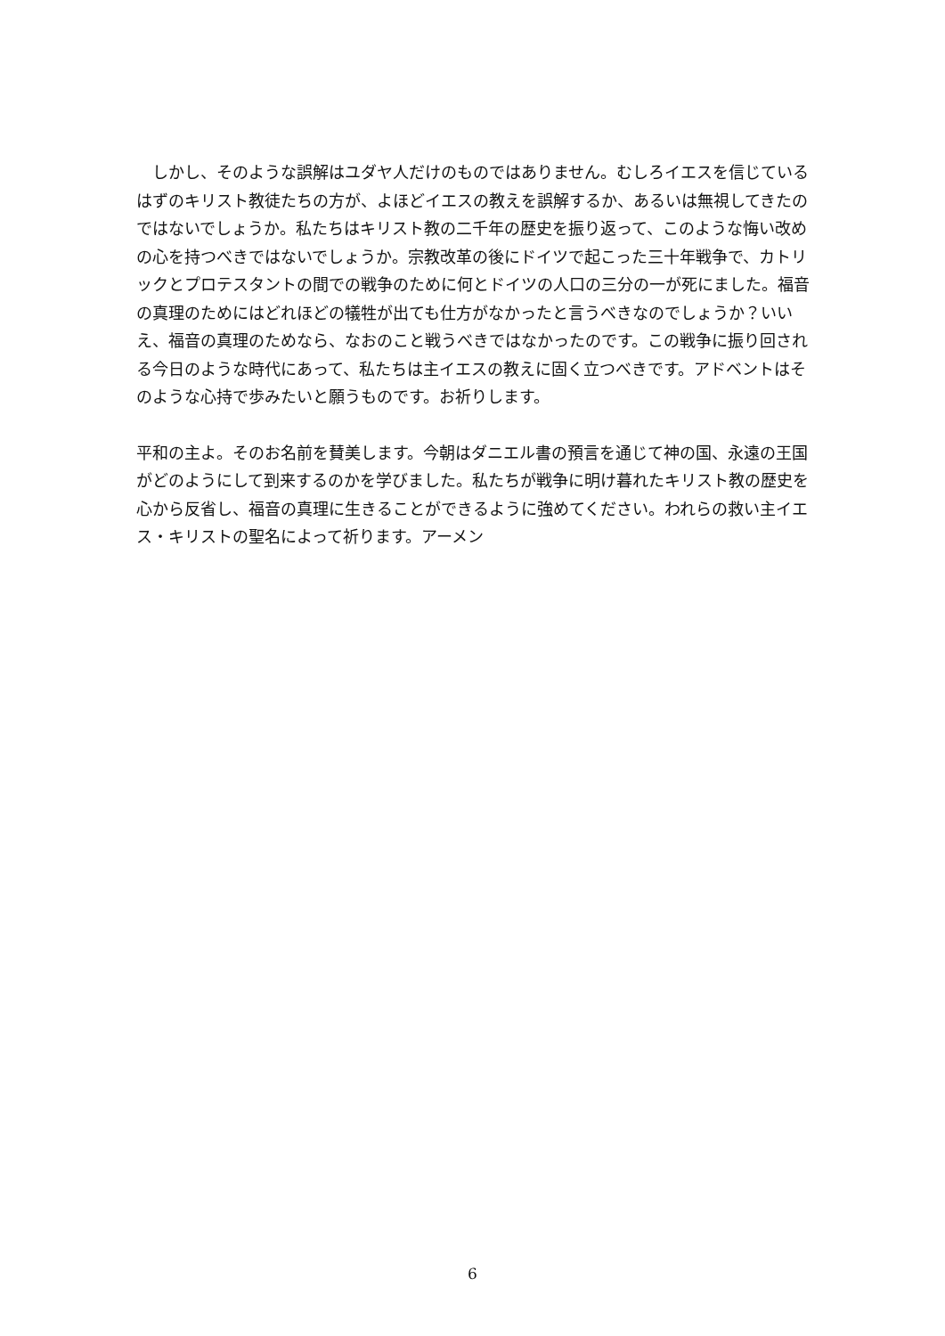しかし、そのような誤解はユダヤ人だけのものではありません。むしろイエスを信じているはずのキリスト教徒たちの方が、よほどイエスの教えを誤解するか、あるいは無視してきたのではないでしょうか。私たちはキリスト教の二千年の歴史を振り返って、このような悔い改めの心を持つべきではないでしょうか。宗教改革の後にドイツで起こった三十年戦争で、カトリックとプロテスタントの間での戦争のために何とドイツの人口の三分の一が死にました。福音の真理のためにはどれほどの犠牲が出ても仕方がなかったと言うべきなのでしょうか？いいえ、福音の真理のためなら、なおのこと戦うべきではなかったのです。この戦争に振り回される今日のような時代にあって、私たちは主イエスの教えに固く立つべきです。アドベントはそのような心持で歩みたいと願うものです。お祈りします。
平和の主よ。そのお名前を賛美します。今朝はダニエル書の預言を通じて神の国、永遠の王国がどのようにして到来するのかを学びました。私たちが戦争に明け暮れたキリスト教の歴史を心から反省し、福音の真理に生きることができるように強めてください。われらの救い主イエス・キリストの聖名によって祈ります。アーメン
6